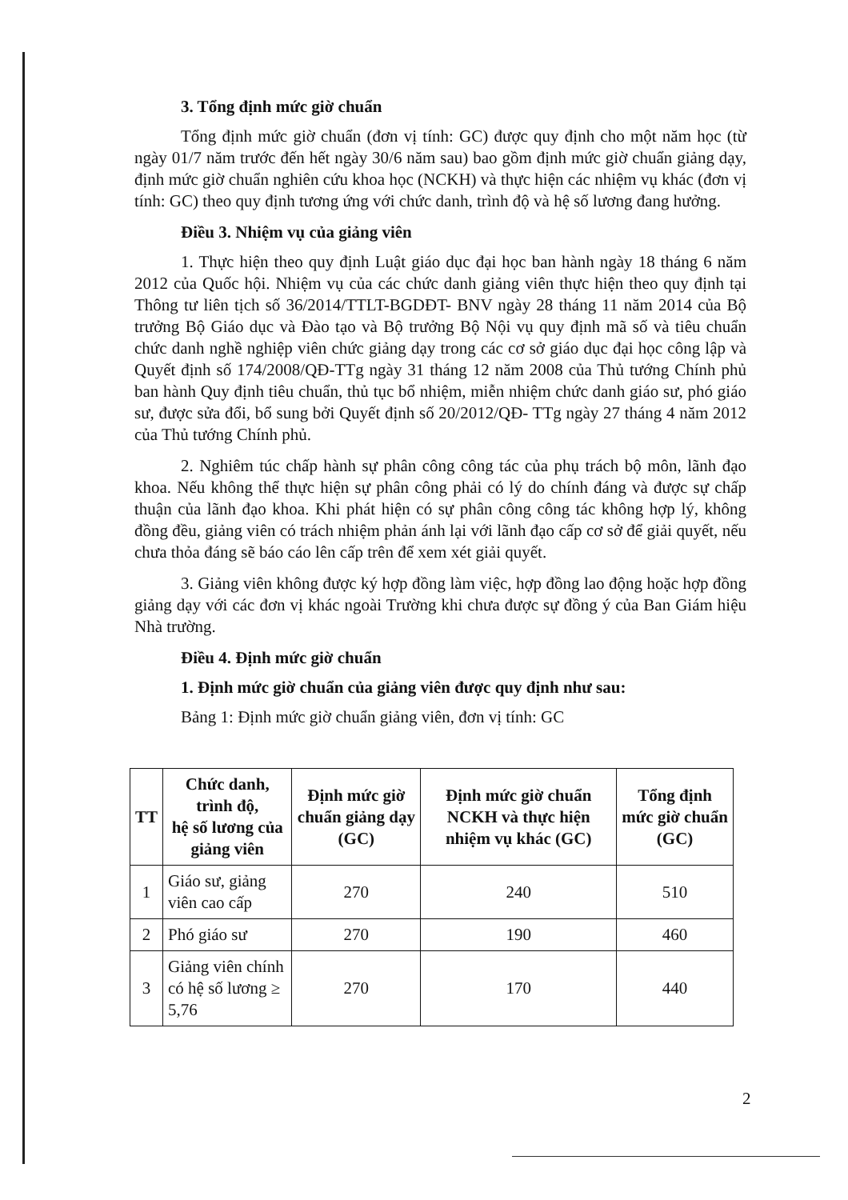3. Tổng định mức giờ chuẩn
Tổng định mức giờ chuẩn (đơn vị tính: GC) được quy định cho một năm học (từ ngày 01/7 năm trước đến hết ngày 30/6 năm sau) bao gồm định mức giờ chuẩn giảng dạy, định mức giờ chuẩn nghiên cứu khoa học (NCKH) và thực hiện các nhiệm vụ khác (đơn vị tính: GC) theo quy định tương ứng với chức danh, trình độ và hệ số lương đang hưởng.
Điều 3. Nhiệm vụ của giảng viên
1. Thực hiện theo quy định Luật giáo dục đại học ban hành ngày 18 tháng 6 năm 2012 của Quốc hội. Nhiệm vụ của các chức danh giảng viên thực hiện theo quy định tại Thông tư liên tịch số 36/2014/TTLT-BGDĐT- BNV ngày 28 tháng 11 năm 2014 của Bộ trưởng Bộ Giáo dục và Đào tạo và Bộ trưởng Bộ Nội vụ quy định mã số và tiêu chuẩn chức danh nghề nghiệp viên chức giảng dạy trong các cơ sở giáo dục đại học công lập và Quyết định số 174/2008/QĐ-TTg ngày 31 tháng 12 năm 2008 của Thủ tướng Chính phủ ban hành Quy định tiêu chuẩn, thủ tục bổ nhiệm, miễn nhiệm chức danh giáo sư, phó giáo sư, được sửa đổi, bổ sung bởi Quyết định số 20/2012/QĐ- TTg ngày 27 tháng 4 năm 2012 của Thủ tướng Chính phủ.
2. Nghiêm túc chấp hành sự phân công công tác của phụ trách bộ môn, lãnh đạo khoa. Nếu không thể thực hiện sự phân công phải có lý do chính đáng và được sự chấp thuận của lãnh đạo khoa. Khi phát hiện có sự phân công công tác không hợp lý, không đồng đều, giảng viên có trách nhiệm phản ánh lại với lãnh đạo cấp cơ sở để giải quyết, nếu chưa thỏa đáng sẽ báo cáo lên cấp trên để xem xét giải quyết.
3. Giảng viên không được ký hợp đồng làm việc, hợp đồng lao động hoặc hợp đồng giảng dạy với các đơn vị khác ngoài Trường khi chưa được sự đồng ý của Ban Giám hiệu Nhà trường.
Điều 4. Định mức giờ chuẩn
1. Định mức giờ chuẩn của giảng viên được quy định như sau:
Bảng 1: Định mức giờ chuẩn giảng viên, đơn vị tính: GC
| TT | Chức danh, trình độ, hệ số lương của giảng viên | Định mức giờ chuẩn giảng dạy (GC) | Định mức giờ chuẩn NCKH và thực hiện nhiệm vụ khác (GC) | Tổng định mức giờ chuẩn (GC) |
| --- | --- | --- | --- | --- |
| 1 | Giáo sư, giảng viên cao cấp | 270 | 240 | 510 |
| 2 | Phó giáo sư | 270 | 190 | 460 |
| 3 | Giảng viên chính có hệ số lương ≥ 5,76 | 270 | 170 | 440 |
2